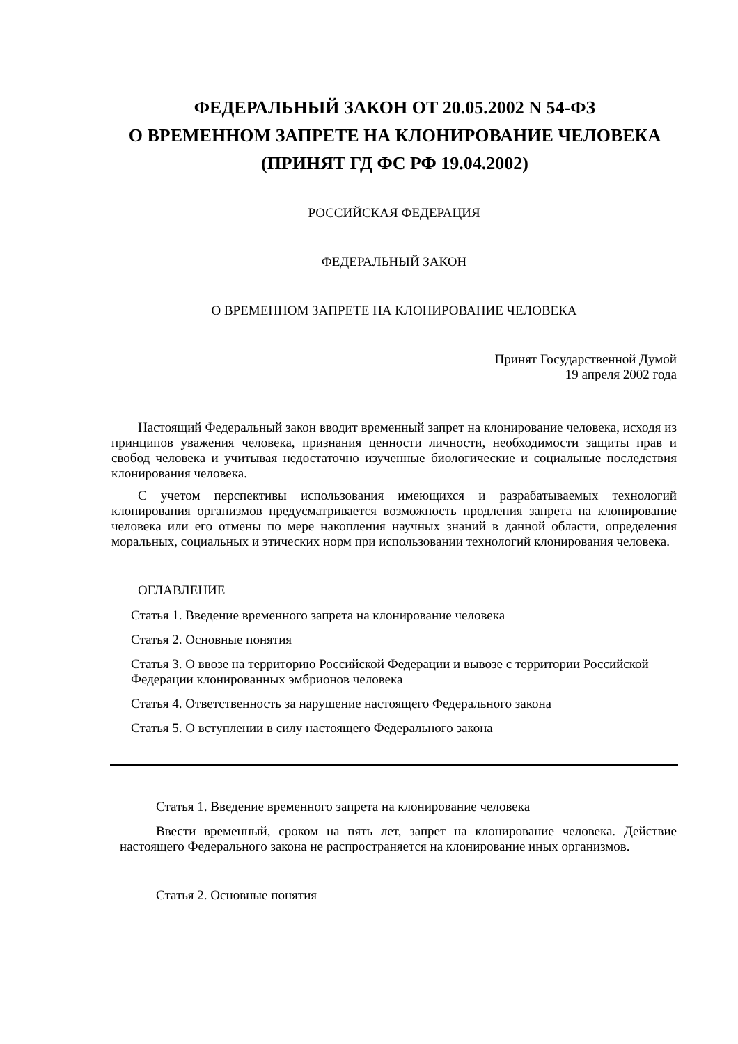ФЕДЕРАЛЬНЫЙ ЗАКОН ОТ 20.05.2002 N 54-ФЗ
О ВРЕМЕННОМ ЗАПРЕТЕ НА КЛОНИРОВАНИЕ ЧЕЛОВЕКА
(ПРИНЯТ ГД ФС РФ 19.04.2002)
РОССИЙСКАЯ ФЕДЕРАЦИЯ
ФЕДЕРАЛЬНЫЙ ЗАКОН
О ВРЕМЕННОМ ЗАПРЕТЕ НА КЛОНИРОВАНИЕ ЧЕЛОВЕКА
Принят Государственной Думой
19 апреля 2002 года
Настоящий Федеральный закон вводит временный запрет на клонирование человека, исходя из принципов уважения человека, признания ценности личности, необходимости защиты прав и свобод человека и учитывая недостаточно изученные биологические и социальные последствия клонирования человека.
С учетом перспективы использования имеющихся и разрабатываемых технологий клонирования организмов предусматривается возможность продления запрета на клонирование человека или его отмены по мере накопления научных знаний в данной области, определения моральных, социальных и этических норм при использовании технологий клонирования человека.
ОГЛАВЛЕНИЕ
Статья 1. Введение временного запрета на клонирование человека
Статья 2. Основные понятия
Статья 3. О ввозе на территорию Российской Федерации и вывозе с территории Российской Федерации клонированных эмбрионов человека
Статья 4. Ответственность за нарушение настоящего Федерального закона
Статья 5. О вступлении в силу настоящего Федерального закона
Статья 1. Введение временного запрета на клонирование человека
Ввести временный, сроком на пять лет, запрет на клонирование человека. Действие настоящего Федерального закона не распространяется на клонирование иных организмов.
Статья 2. Основные понятия